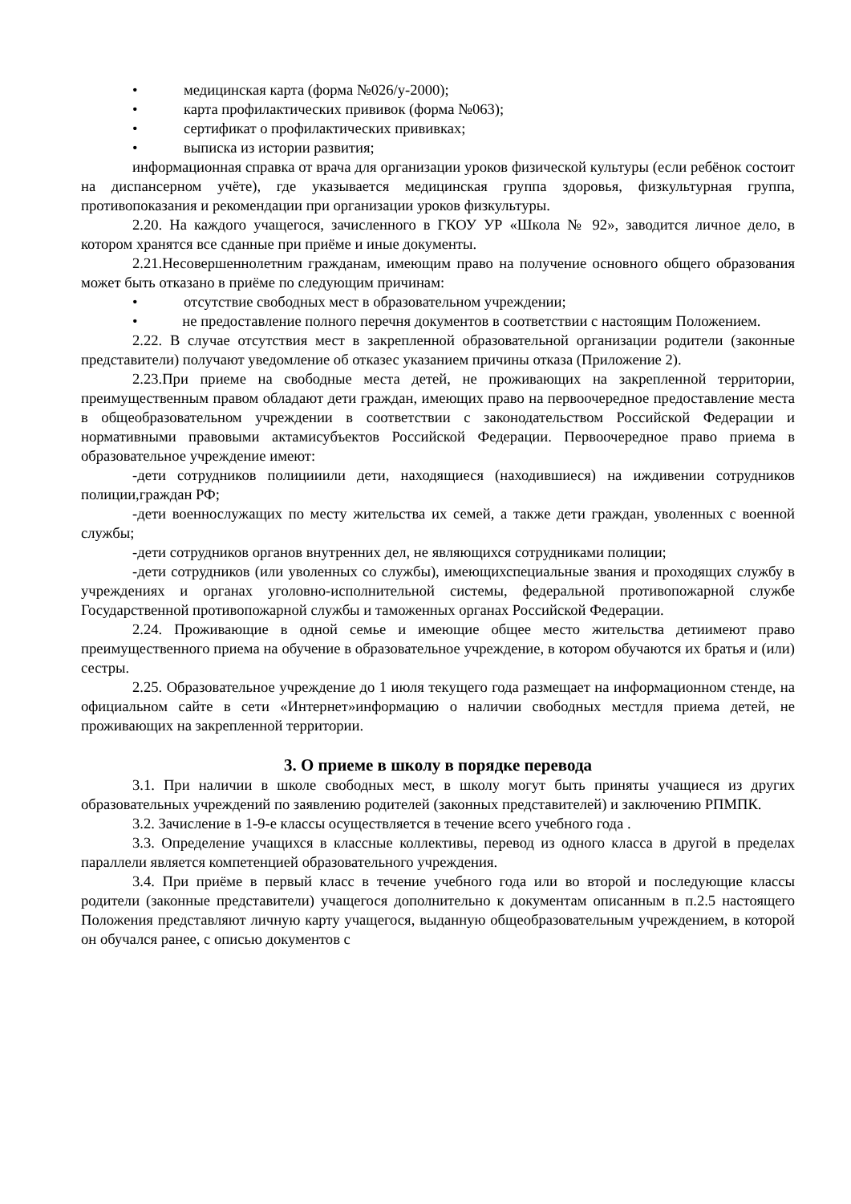• медицинская карта (форма №026/у-2000);
• карта профилактических прививок (форма №063);
• сертификат о профилактических прививках;
• выписка из истории развития;
информационная справка от врача для организации уроков физической культуры (если ребёнок состоит на диспансерном учёте), где указывается медицинская группа здоровья, физкультурная группа, противопоказания и рекомендации при организации уроков физкультуры.
2.20. На каждого учащегося, зачисленного в ГКОУ УР «Школа № 92», заводится личное дело, в котором хранятся все сданные при приёме и иные документы.
2.21.Несовершеннолетним гражданам, имеющим право на получение основного общего образования может быть отказано в приёме по следующим причинам:
• отсутствие свободных мест в образовательном учреждении;
• не предоставление полного перечня документов в соответствии с настоящим Положением.
2.22. В случае отсутствия мест в закрепленной образовательной организации родители (законные представители) получают уведомление об отказес указанием причины отказа (Приложение 2).
2.23.При приеме на свободные места детей, не проживающих на закрепленной территории, преимущественным правом обладают дети граждан, имеющих право на первоочередное предоставление места в общеобразовательном учреждении в соответствии с законодательством Российской Федерации и нормативными правовыми актамисубъектов Российской Федерации. Первоочередное право приема в образовательное учреждение имеют:
-дети сотрудников полицииили дети, находящиеся (находившиеся) на иждивении сотрудников полиции,граждан РФ;
-дети военнослужащих по месту жительства их семей, а также дети граждан, уволенных с военной службы;
-дети сотрудников органов внутренних дел, не являющихся сотрудниками полиции;
-дети сотрудников (или уволенных со службы), имеющихспециальные звания и проходящих службу в учреждениях и органах уголовно-исполнительной системы, федеральной противопожарной службе Государственной противопожарной службы и таможенных органах Российской Федерации.
2.24. Проживающие в одной семье и имеющие общее место жительства детиимеют право преимущественного приема на обучение в образовательное учреждение, в котором обучаются их братья и (или) сестры.
2.25. Образовательное учреждение до 1 июля текущего года размещает на информационном стенде, на официальном сайте в сети «Интернет»информацию о наличии свободных местдля приема детей, не проживающих на закрепленной территории.
3. О приеме в школу в порядке перевода
3.1. При наличии в школе свободных мест, в школу могут быть приняты учащиеся из других образовательных учреждений по заявлению родителей (законных представителей) и заключению РПМПК.
3.2. Зачисление в 1-9-е классы осуществляется в течение всего учебного года .
3.3. Определение учащихся в классные коллективы, перевод из одного класса в другой в пределах параллели является компетенцией образовательного учреждения.
3.4. При приёме в первый класс в течение учебного года или во второй и последующие классы родители (законные представители) учащегося дополнительно к документам описанным в п.2.5 настоящего Положения представляют личную карту учащегося, выданную общеобразовательным учреждением, в которой он обучался ранее, с описью документов с